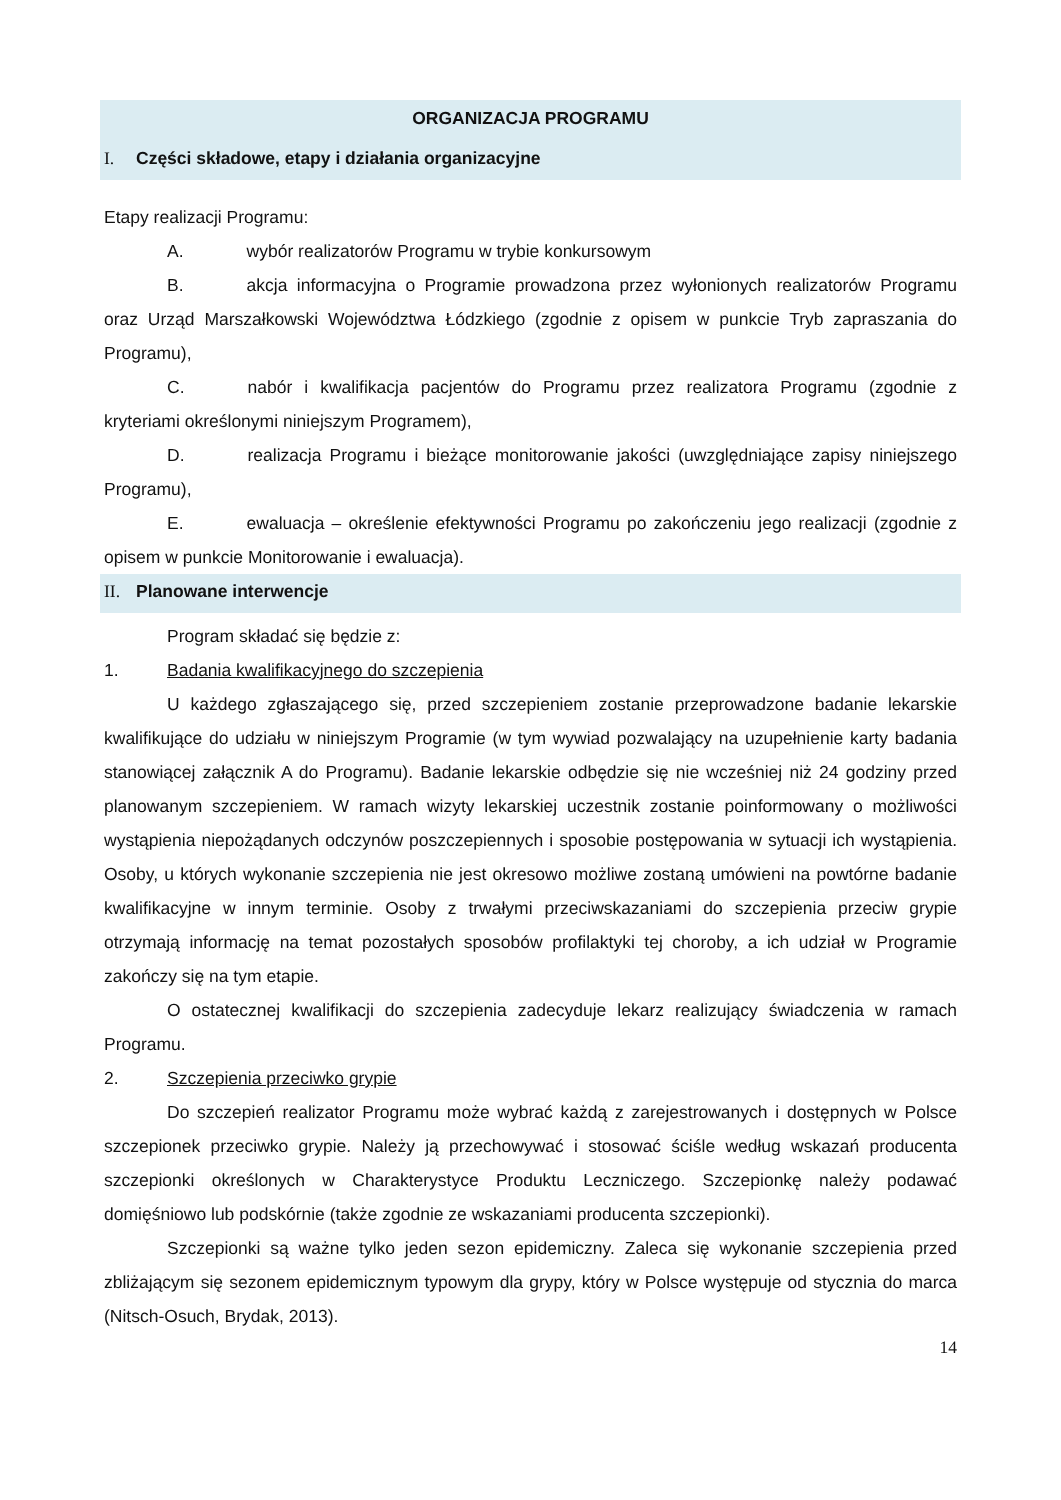ORGANIZACJA PROGRAMU
I. Części składowe, etapy i działania organizacyjne
Etapy realizacji Programu:
A. wybór realizatorów Programu w trybie konkursowym
B. akcja informacyjna o Programie prowadzona przez wyłonionych realizatorów Programu oraz Urząd Marszałkowski Województwa Łódzkiego (zgodnie z opisem w punkcie Tryb zapraszania do Programu),
C. nabór i kwalifikacja pacjentów do Programu przez realizatora Programu (zgodnie z kryteriami określonymi niniejszym Programem),
D. realizacja Programu i bieżące monitorowanie jakości (uwzględniające zapisy niniejszego Programu),
E. ewaluacja – określenie efektywności Programu po zakończeniu jego realizacji (zgodnie z opisem w punkcie Monitorowanie i ewaluacja).
II. Planowane interwencje
Program składać się będzie z:
1. Badania kwalifikacyjnego do szczepienia
U każdego zgłaszającego się, przed szczepieniem zostanie przeprowadzone badanie lekarskie kwalifikujące do udziału w niniejszym Programie (w tym wywiad pozwalający na uzupełnienie karty badania stanowiącej załącznik A do Programu). Badanie lekarskie odbędzie się nie wcześniej niż 24 godziny przed planowanym szczepieniem. W ramach wizyty lekarskiej uczestnik zostanie poinformowany o możliwości wystąpienia niepożądanych odczynów poszczepiennych i sposobie postępowania w sytuacji ich wystąpienia. Osoby, u których wykonanie szczepienia nie jest okresowo możliwe zostaną umówieni na powtórne badanie kwalifikacyjne w innym terminie. Osoby z trwałymi przeciwskazaniami do szczepienia przeciw grypie otrzymają informację na temat pozostałych sposobów profilaktyki tej choroby, a ich udział w Programie zakończy się na tym etapie.
O ostatecznej kwalifikacji do szczepienia zadecyduje lekarz realizujący świadczenia w ramach Programu.
2. Szczepienia przeciwko grypie
Do szczepień realizator Programu może wybrać każdą z zarejestrowanych i dostępnych w Polsce szczepionek przeciwko grypie. Należy ją przechowywać i stosować ściśle według wskazań producenta szczepionki określonych w Charakterystyce Produktu Leczniczego. Szczepionkę należy podawać domięśniowo lub podskórnie (także zgodnie ze wskazaniami producenta szczepionki).
Szczepionki są ważne tylko jeden sezon epidemiczny. Zaleca się wykonanie szczepienia przed zbliżającym się sezonem epidemicznym typowym dla grypy, który w Polsce występuje od stycznia do marca (Nitsch-Osuch, Brydak, 2013).
14